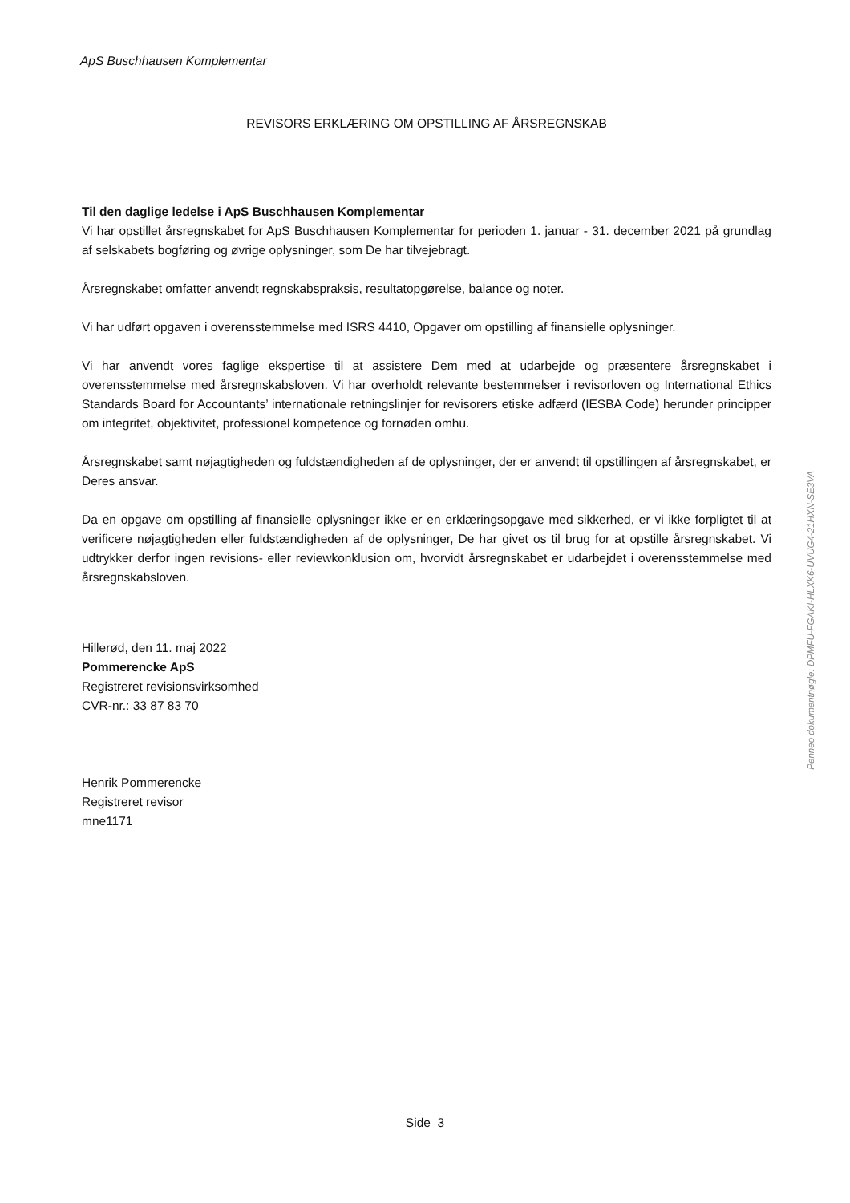ApS Buschhausen Komplementar
REVISORS ERKLÆRING OM OPSTILLING AF ÅRSREGNSKAB
Til den daglige ledelse i ApS Buschhausen Komplementar
Vi har opstillet årsregnskabet for ApS Buschhausen Komplementar for perioden 1. januar - 31. december 2021 på grundlag af selskabets bogføring og øvrige oplysninger, som De har tilvejebragt.
Årsregnskabet omfatter anvendt regnskabspraksis, resultatopgørelse, balance og noter.
Vi har udført opgaven i overensstemmelse med ISRS 4410, Opgaver om opstilling af finansielle oplysninger.
Vi har anvendt vores faglige ekspertise til at assistere Dem med at udarbejde og præsentere årsregnskabet i overensstemmelse med årsregnskabsloven. Vi har overholdt relevante bestemmelser i revisorloven og International Ethics Standards Board for Accountants’ internationale retningslinjer for revisorers etiske adfærd (IESBA Code) herunder principper om integritet, objektivitet, professionel kompetence og fornøden omhu.
Årsregnskabet samt nøjagtigheden og fuldstændigheden af de oplysninger, der er anvendt til opstillingen af årsregnskabet, er Deres ansvar.
Da en opgave om opstilling af finansielle oplysninger ikke er en erklæringsopgave med sikkerhed, er vi ikke forpligtet til at verificere nøjagtigheden eller fuldstændigheden af de oplysninger, De har givet os til brug for at opstille årsregnskabet. Vi udtrykker derfor ingen revisions- eller reviewkonklusion om, hvorvidt årsregnskabet er udarbejdet i overensstemmelse med årsregnskabsloven.
Hillerød, den 11. maj 2022
Pommerencke ApS
Registreret revisionsvirksomhed
CVR-nr.: 33 87 83 70
Henrik Pommerencke
Registreret revisor
mne1171
Penneo dokumentnøgle: DPMFU-FGAKI-HLXK6-UVUG4-21HXN-SE3VA
Side 3